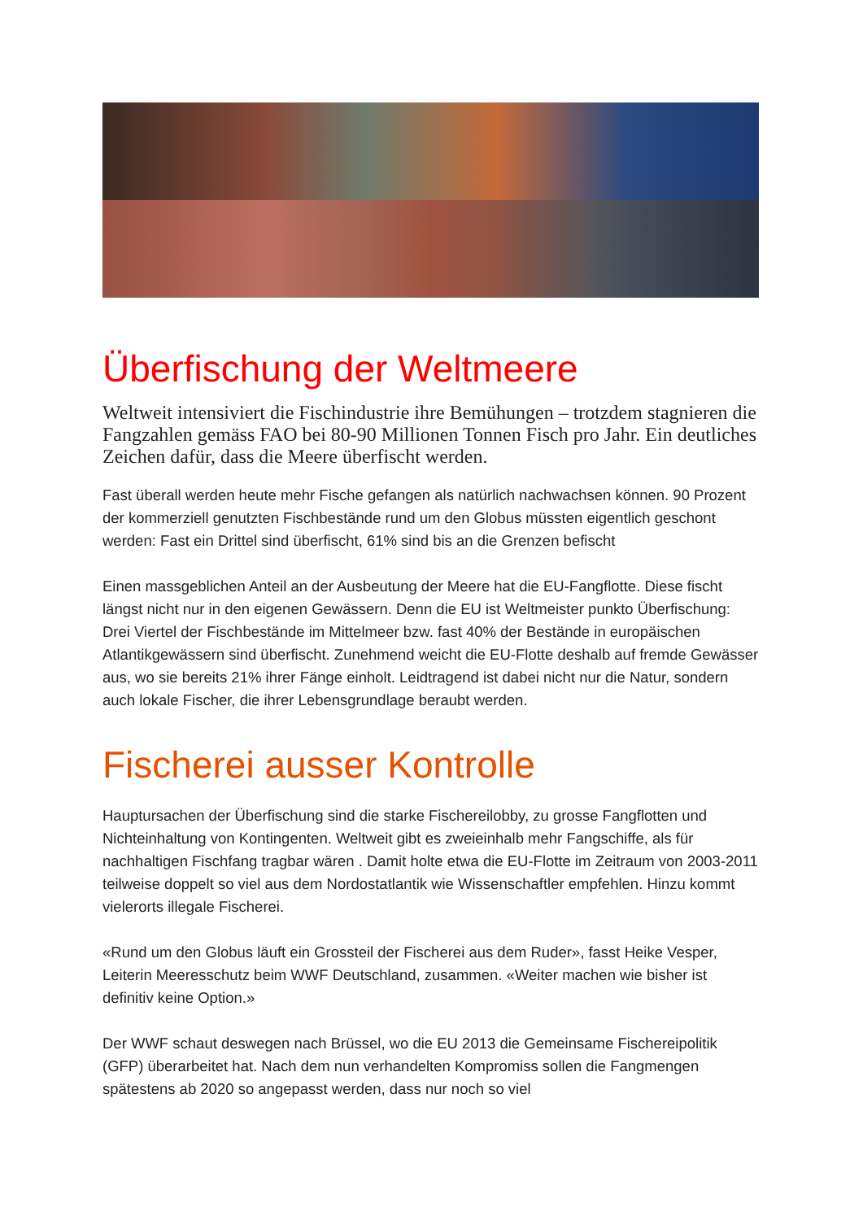Überfischung der Weltmeere
Weltweit intensiviert die Fischindustrie ihre Bemühungen – trotzdem stagnieren die Fangzahlen gemäss FAO bei 80-90 Millionen Tonnen Fisch pro Jahr. Ein deutliches Zeichen dafür, dass die Meere überfischt werden.
Fast überall werden heute mehr Fische gefangen als natürlich nachwachsen können. 90 Prozent der kommerziell genutzten Fischbestände rund um den Globus müssten eigentlich geschont werden: Fast ein Drittel sind überfischt, 61% sind bis an die Grenzen befischt
Einen massgeblichen Anteil an der Ausbeutung der Meere hat die EU-Fangflotte. Diese fischt längst nicht nur in den eigenen Gewässern. Denn die EU ist Weltmeister punkto Überfischung: Drei Viertel der Fischbestände im Mittelmeer bzw. fast 40% der Bestände in europäischen Atlantikgewässern sind überfischt. Zunehmend weicht die EU-Flotte deshalb auf fremde Gewässer aus, wo sie bereits 21% ihrer Fänge einholt. Leidtragend ist dabei nicht nur die Natur, sondern auch lokale Fischer, die ihrer Lebensgrundlage beraubt werden.
Fischerei ausser Kontrolle
Hauptursachen der Überfischung sind die starke Fischereilobby, zu grosse Fangflotten und Nichteinhaltung von Kontingenten. Weltweit gibt es zweieinhalb mehr Fangschiffe, als für nachhaltigen Fischfang tragbar wären . Damit holte etwa die EU-Flotte im Zeitraum von 2003-2011 teilweise doppelt so viel aus dem Nordostatlantik wie Wissenschaftler empfehlen. Hinzu kommt vielerorts illegale Fischerei.
«Rund um den Globus läuft ein Grossteil der Fischerei aus dem Ruder», fasst Heike Vesper, Leiterin Meeresschutz beim WWF Deutschland, zusammen. «Weiter machen wie bisher ist definitiv keine Option.»
Der WWF schaut deswegen nach Brüssel, wo die EU 2013 die Gemeinsame Fischereipolitik (GFP) überarbeitet hat. Nach dem nun verhandelten Kompromiss sollen die Fangmengen spätestens ab 2020 so angepasst werden, dass nur noch so viel